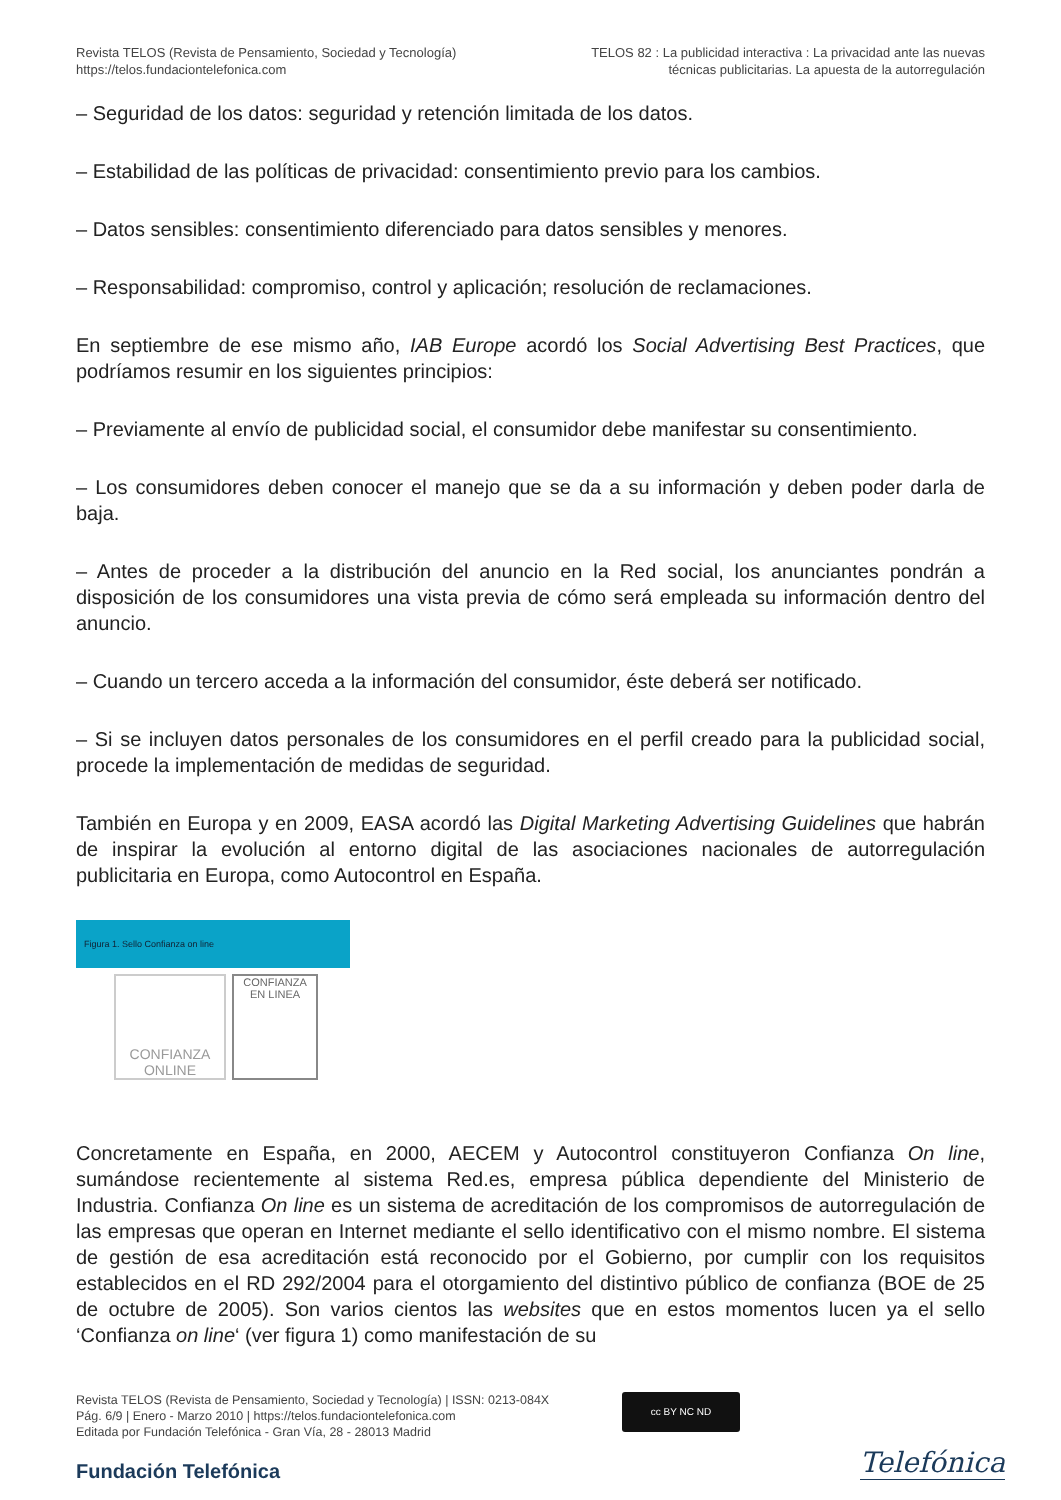Revista TELOS (Revista de Pensamiento, Sociedad y Tecnología)
https://telos.fundaciontelefonica.com
TELOS 82 : La publicidad interactiva : La privacidad ante las nuevas
técnicas publicitarias. La apuesta de la autorregulación
– Seguridad de los datos: seguridad y retención limitada de los datos.
– Estabilidad de las políticas de privacidad: consentimiento previo para los cambios.
– Datos sensibles: consentimiento diferenciado para datos sensibles y menores.
– Responsabilidad: compromiso, control y aplicación; resolución de reclamaciones.
En septiembre de ese mismo año, IAB Europe acordó los Social Advertising Best Practices, que podríamos resumir en los siguientes principios:
– Previamente al envío de publicidad social, el consumidor debe manifestar su consentimiento.
– Los consumidores deben conocer el manejo que se da a su información y deben poder darla de baja.
– Antes de proceder a la distribución del anuncio en la Red social, los anunciantes pondrán a disposición de los consumidores una vista previa de cómo será empleada su información dentro del anuncio.
– Cuando un tercero acceda a la información del consumidor, éste deberá ser notificado.
– Si se incluyen datos personales de los consumidores en el perfil creado para la publicidad social, procede la implementación de medidas de seguridad.
También en Europa y en 2009, EASA acordó las Digital Marketing Advertising Guidelines que habrán de inspirar la evolución al entorno digital de las asociaciones nacionales de autorregulación publicitaria en Europa, como Autocontrol en España.
Figura 1. Sello Confianza on line
CONFIANZA
ONLINE
CONFIANZA
EN LINEA
Concretamente en España, en 2000, AECEM y Autocontrol constituyeron Confianza On line, sumándose recientemente al sistema Red.es, empresa pública dependiente del Ministerio de Industria. Confianza On line es un sistema de acreditación de los compromisos de autorregulación de las empresas que operan en Internet mediante el sello identificativo con el mismo nombre. El sistema de gestión de esa acreditación está reconocido por el Gobierno, por cumplir con los requisitos establecidos en el RD 292/2004 para el otorgamiento del distintivo público de confianza (BOE de 25 de octubre de 2005). Son varios cientos las websites que en estos momentos lucen ya el sello ‘Confianza on line‘ (ver figura 1) como manifestación de su
Revista TELOS (Revista de Pensamiento, Sociedad y Tecnología) | ISSN: 0213-084X
Pág. 6/9 | Enero - Marzo 2010 | https://telos.fundaciontelefonica.com
Editada por Fundación Telefónica - Gran Vía, 28 - 28013 Madrid
cc BY NC ND
Fundación Telefónica Telefónica